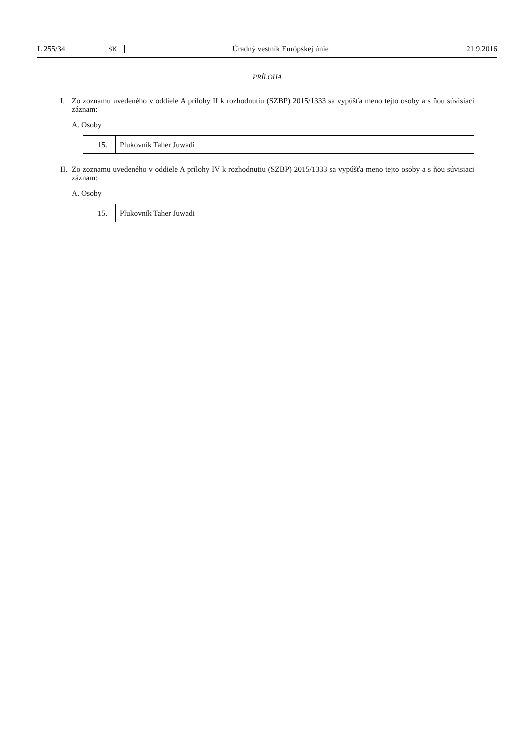L 255/34 SK Úradný vestník Európskej únie 21.9.2016
PRÍLOHA
I. Zo zoznamu uvedeného v oddiele A prílohy II k rozhodnutiu (SZBP) 2015/1333 sa vypúšťa meno tejto osoby a s ňou súvisiaci záznam:
A. Osoby
| 15. | Plukovník Taher Juwadi |
II. Zo zoznamu uvedeného v oddiele A prílohy IV k rozhodnutiu (SZBP) 2015/1333 sa vypúšťa meno tejto osoby a s ňou súvisiaci záznam:
A. Osoby
| 15. | Plukovník Taher Juwadi |